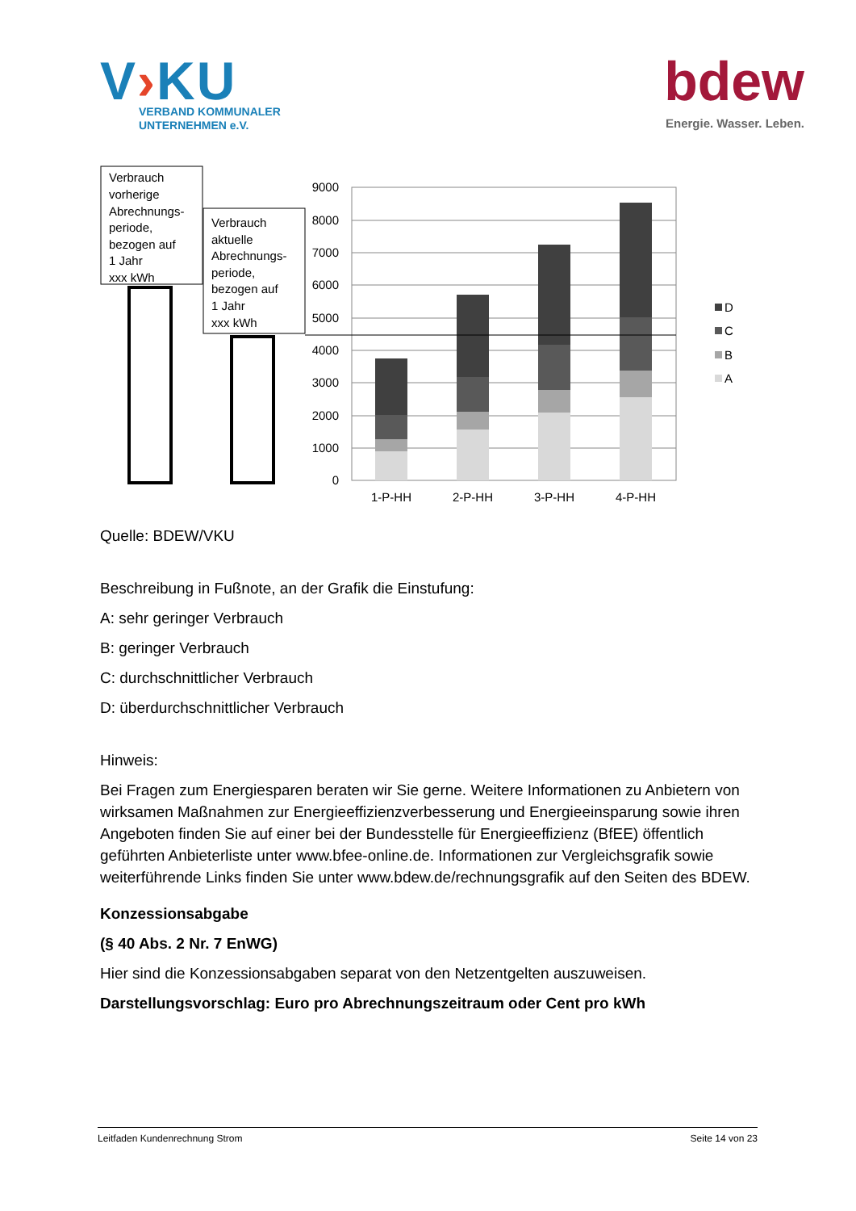V›KU
VERBAND KOMMUNALER
UNTERNEHMEN e.V.
bdew
Energie. Wasser. Leben.
Verbrauch
vorherige
Abrechnungs-
periode,
bezogen auf
1 Jahr
xxx kWh
Verbrauch
aktuelle
Abrechnungs-
periode,
bezogen auf
1 Jahr
xxx kWh
9000
8000
7000
6000
5000
4000
3000
2000
1000
0
1-P-HH
2-P-HH
3-P-HH
4-P-HH
D
C
B
A
Quelle: BDEW/VKU
Beschreibung in Fußnote, an der Grafik die Einstufung:
A: sehr geringer Verbrauch
B: geringer Verbrauch
C: durchschnittlicher Verbrauch
D: überdurchschnittlicher Verbrauch
Hinweis:
Bei Fragen zum Energiesparen beraten wir Sie gerne. Weitere Informationen zu Anbietern von wirksamen Maßnahmen zur Energieeffizienzverbesserung und Energieeinsparung sowie ihren Angeboten finden Sie auf einer bei der Bundesstelle für Energieeffizienz (BfEE) öffent­lich geführten Anbieterliste unter www.bfee-online.de. Informationen zur Vergleichsgrafik so­wie weiterführende Links finden Sie unter www.bdew.de/rechnungsgrafik auf den Seiten des BDEW.
Konzessionsabgabe
(§ 40 Abs. 2 Nr. 7 EnWG)
Hier sind die Konzessionsabgaben separat von den Netzentgelten auszuweisen.
Darstellungsvorschlag: Euro pro Abrechnungszeitraum oder Cent pro kWh
Leitfaden Kundenrechnung Strom Seite 14 von 23